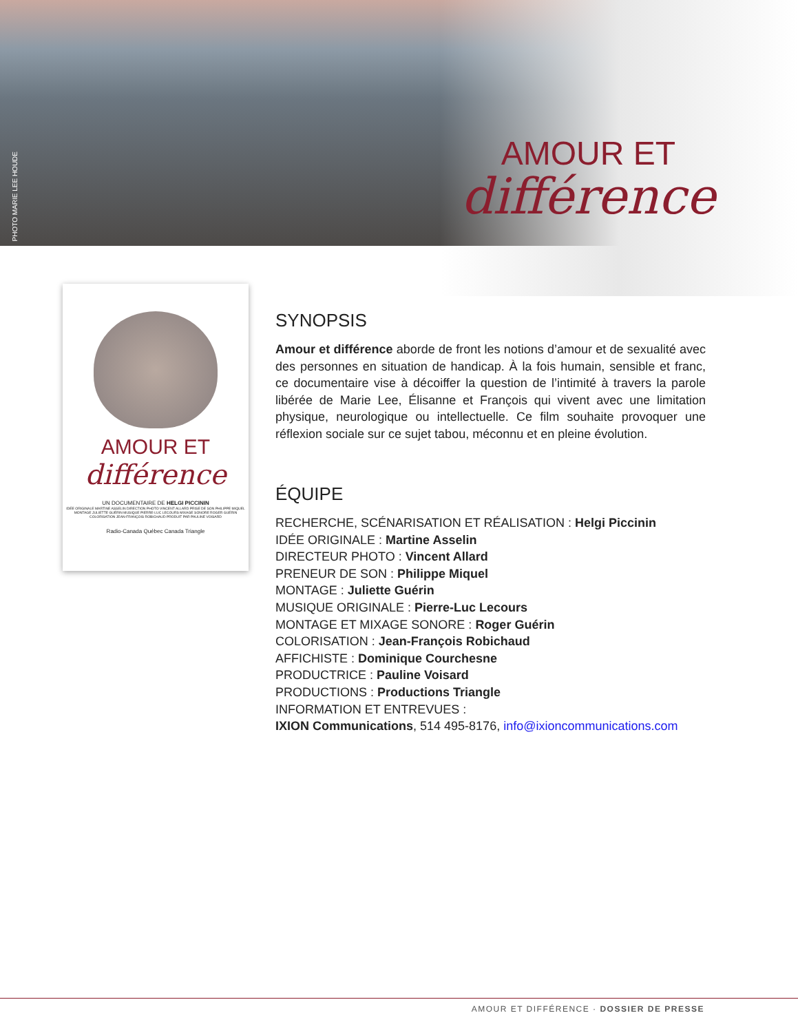PHOTO MARIE LEE HOUDE
AMOUR ET
différence
AMOUR ET
différence
UN DOCUMENTAIRE DE HELGI PICCININ
IDÉE ORIGINALE MARTINE ASSELIN DIRECTION PHOTO VINCENT ALLARD PRISE DE SON PHILIPPE MIQUEL
MONTAGE JULIETTE GUÉRIN MUSIQUE PIERRE-LUC LECOURS MIXAGE SONORE ROGER GUÉRIN
COLORISATION JEAN-FRANÇOIS ROBICHAUD PRODUIT PAR PAULINE VOISARD
Radio-Canada Québec Canada Triangle
SYNOPSIS
Amour et différence aborde de front les notions d’amour et de sexualité avec des personnes en situation de handicap. À la fois humain, sensible et franc, ce documentaire vise à décoiffer la question de l’intimité à travers la parole libérée de Marie Lee, Élisanne et François qui vivent avec une limitation physique, neurologique ou intellectuelle. Ce film souhaite provoquer une réflexion sociale sur ce sujet tabou, méconnu et en pleine évolution.
ÉQUIPE
RECHERCHE, SCÉNARISATION ET RÉALISATION : Helgi Piccinin
IDÉE ORIGINALE : Martine Asselin
DIRECTEUR PHOTO : Vincent Allard
PRENEUR DE SON : Philippe Miquel
MONTAGE : Juliette Guérin
MUSIQUE ORIGINALE : Pierre-Luc Lecours
MONTAGE ET MIXAGE SONORE : Roger Guérin
COLORISATION : Jean-François Robichaud
AFFICHISTE : Dominique Courchesne
PRODUCTRICE : Pauline Voisard
PRODUCTIONS : Productions Triangle
INFORMATION ET ENTREVUES :
IXION Communications, 514 495-8176, info@ixioncommunications.com
AMOUR ET DIFFÉRENCE · DOSSIER DE PRESSE